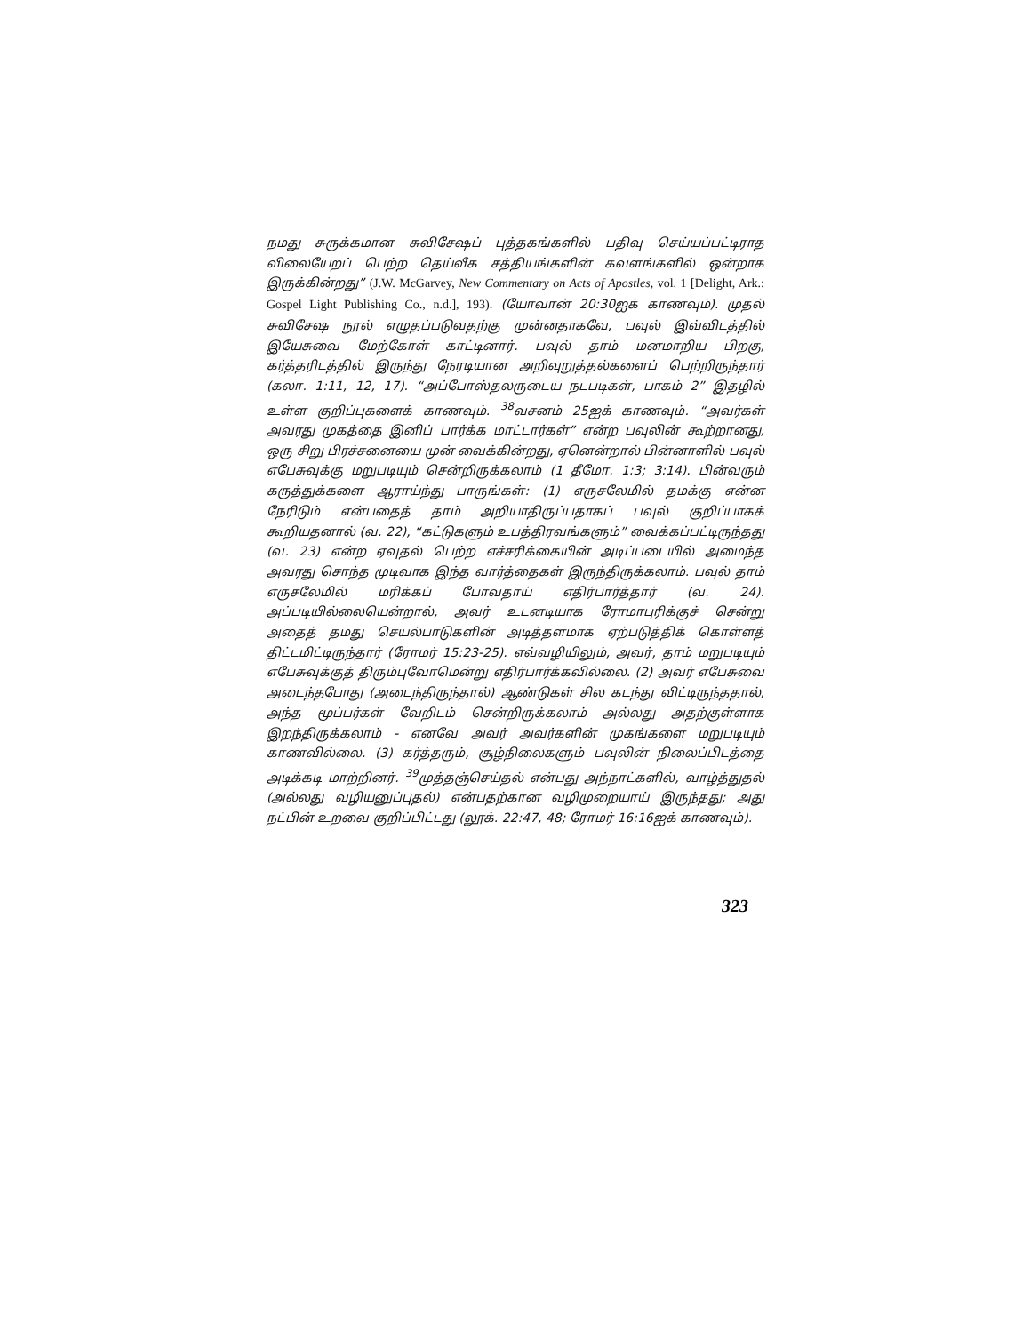நமது சுருக்கமான சுவிசேஷப் புத்தகங்களில் பதிவு செய்யப்பட்டிராத விலையேறப் பெற்ற தெய்வீக சத்தியங்களின் கவளங்களில் ஒன்றாக இருக்கின்றது” (J.W. McGarvey, New Commentary on Acts of Apostles, vol. 1 [Delight, Ark.: Gospel Light Publishing Co., n.d.], 193). (யோவான் 20:30ஐக் காணவும்). முதல் சுவிசேஷ நூல் எழுதப்படுவதற்கு முன்னதாகவே, பவுல் இவ்விடத்தில் இயேசுவை மேற்கோள் காட்டினார். பவுல் தாம் மனமாறிய பிறகு, கர்த்தரிடத்தில் இருந்து நேரடியான அறிவுறுத்தல்களைப் பெற்றிருந்தார் (கலா. 1:11, 12, 17). “அப்போஸ்தலருடைய நடபடிகள், பாகம் 2” இதழில் உள்ள குறிப்புகளைக் காணவும். <sup>38</sup>வசனம் 25ஐக் காணவும். “அவர்கள் அவரது முகத்தை இனிப் பார்க்க மாட்டார்கள்” என்ற பவுலின் கூற்றானது, ஒரு சிறு பிரச்சனையை முன் வைக்கின்றது, ஏனென்றால் பின்னாளில் பவுல் எபேசுவுக்கு மறுபடியும் சென்றிருக்கலாம் (1 தீமோ. 1:3; 3:14). பின்வரும் கருத்துக்களை ஆராய்ந்து பாருங்கள்: (1) எருசலேமில் தமக்கு என்ன நேரிடும் என்பதைத் தாம் அறியாதிருப்பதாகப் பவுல் குறிப்பாகக் கூறியதனால் (வ. 22), “கட்டுகளும் உபத்திரவங்களும்” வைக்கப்பட்டிருந்தது (வ. 23) என்ற ஏவுதல் பெற்ற எச்சரிக்கையின் அடிப்படையில் அமைந்த அவரது சொந்த முடிவாக இந்த வார்த்தைகள் இருந்திருக்கலாம். பவுல் தாம் எருசலேமில் மரிக்கப் போவதாய் எதிர்பார்த்தார் (வ. 24). அப்படியில்லையென்றால், அவர் உடனடியாக ரோமாபுரிக்குச் சென்று அதைத் தமது செயல்பாடுகளின் அடித்தளமாக ஏற்படுத்திக் கொள்ளத் திட்டமிட்டிருந்தார் (ரோமர் 15:23-25). எவ்வழியிலும், அவர், தாம் மறுபடியும் எபேசுவுக்குத் திரும்புவோமென்று எதிர்பார்க்கவில்லை. (2) அவர் எபேசுவை அடைந்தபோது (அடைந்திருந்தால்) ஆண்டுகள் சில கடந்து விட்டிருந்ததால், அந்த மூப்பர்கள் வேறிடம் சென்றிருக்கலாம் அல்லது அதற்குள்ளாக இறந்திருக்கலாம் - எனவே அவர் அவர்களின் முகங்களை மறுபடியும் காணவில்லை. (3) கர்த்தரும், சூழ்நிலைகளும் பவுலின் நிலைப்பிடத்தை அடிக்கடி மாற்றினர். <sup>39</sup>முத்தஞ்செய்தல் என்பது அந்நாட்களில், வாழ்த்துதல் (அல்லது வழியனுப்புதல்) என்பதற்கான வழிமுறையாய் இருந்தது; அது நட்பின் உறவை குறிப்பிட்டது (லூக். 22:47, 48; ரோமர் 16:16ஐக் காணவும்).
323